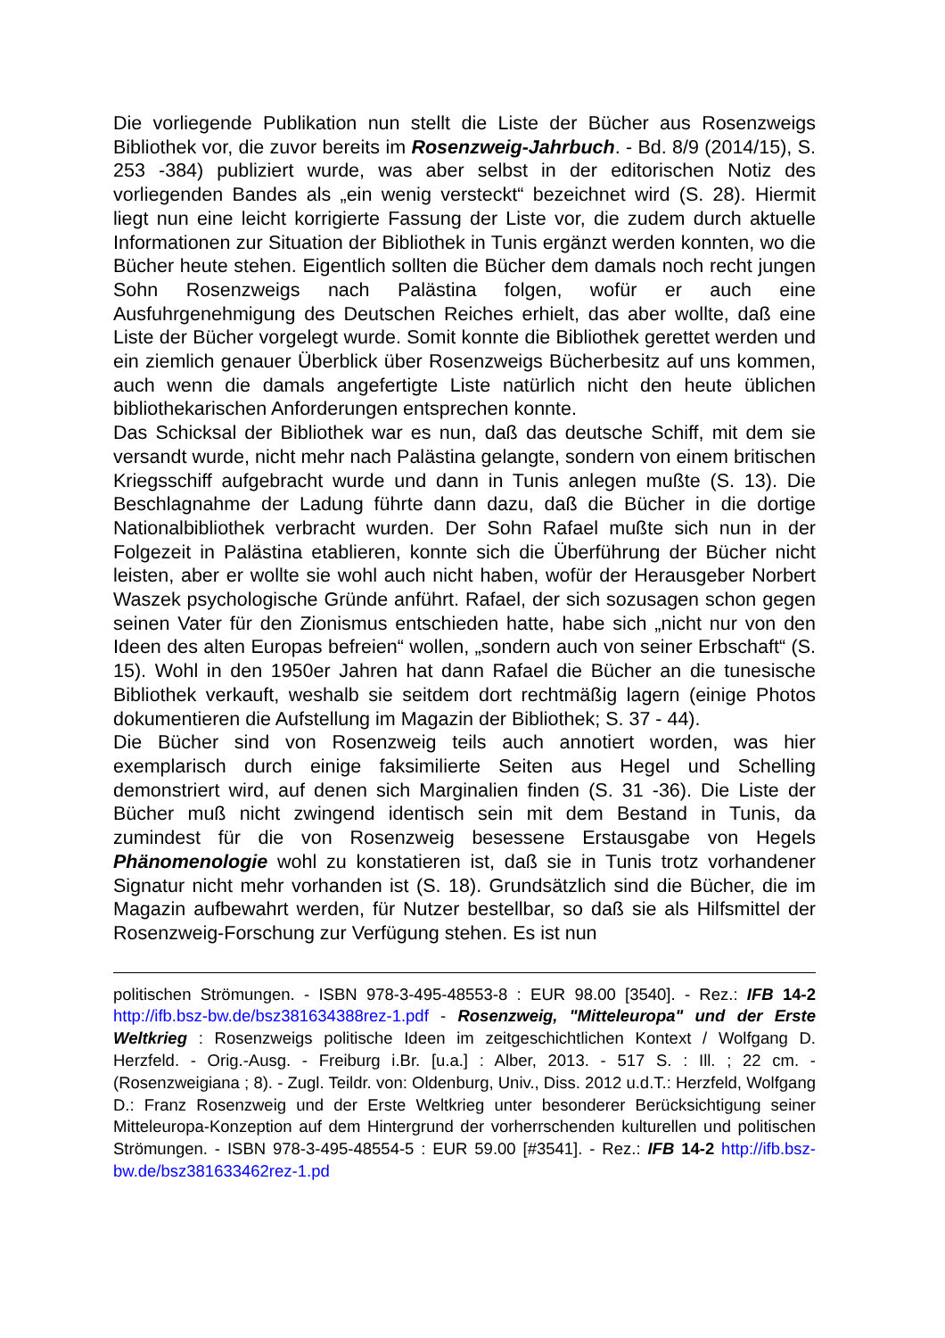Die vorliegende Publikation nun stellt die Liste der Bücher aus Rosenzweigs Bibliothek vor, die zuvor bereits im Rosenzweig-Jahrbuch. - Bd. 8/9 (2014/15), S. 253 -384) publiziert wurde, was aber selbst in der editorischen Notiz des vorliegenden Bandes als „ein wenig versteckt“ bezeichnet wird (S. 28). Hiermit liegt nun eine leicht korrigierte Fassung der Liste vor, die zudem durch aktuelle Informationen zur Situation der Bibliothek in Tunis ergänzt werden konnten, wo die Bücher heute stehen. Eigentlich sollten die Bücher dem damals noch recht jungen Sohn Rosenzweigs nach Palästina folgen, wofür er auch eine Ausfuhrgenehmigung des Deutschen Reiches erhielt, das aber wollte, daß eine Liste der Bücher vorgelegt wurde. Somit konnte die Bibliothek gerettet werden und ein ziemlich genauer Überblick über Rosenzweigs Bücherbesitz auf uns kommen, auch wenn die damals angefertigte Liste natürlich nicht den heute üblichen bibliothekarischen Anforderungen entsprechen konnte.
Das Schicksal der Bibliothek war es nun, daß das deutsche Schiff, mit dem sie versandt wurde, nicht mehr nach Palästina gelangte, sondern von einem britischen Kriegsschiff aufgebracht wurde und dann in Tunis anlegen mußte (S. 13). Die Beschlagnahme der Ladung führte dann dazu, daß die Bücher in die dortige Nationalbibliothek verbracht wurden. Der Sohn Rafael mußte sich nun in der Folgezeit in Palästina etablieren, konnte sich die Überführung der Bücher nicht leisten, aber er wollte sie wohl auch nicht haben, wofür der Herausgeber Norbert Waszek psychologische Gründe anführt. Rafael, der sich sozusagen schon gegen seinen Vater für den Zionismus entschieden hatte, habe sich „nicht nur von den Ideen des alten Europas befreien“ wollen, „sondern auch von seiner Erbschaft“ (S. 15). Wohl in den 1950er Jahren hat dann Rafael die Bücher an die tunesische Bibliothek verkauft, weshalb sie seitdem dort rechtmäßig lagern (einige Photos dokumentieren die Aufstellung im Magazin der Bibliothek; S. 37 - 44).
Die Bücher sind von Rosenzweig teils auch annotiert worden, was hier exemplarisch durch einige faksimilierte Seiten aus Hegel und Schelling demonstriert wird, auf denen sich Marginalien finden (S. 31 -36). Die Liste der Bücher muß nicht zwingend identisch sein mit dem Bestand in Tunis, da zumindest für die von Rosenzweig besessene Erstausgabe von Hegels Phänomenologie wohl zu konstatieren ist, daß sie in Tunis trotz vorhandener Signatur nicht mehr vorhanden ist (S. 18). Grundsätzlich sind die Bücher, die im Magazin aufbewahrt werden, für Nutzer bestellbar, so daß sie als Hilfsmittel der Rosenzweig-Forschung zur Verfügung stehen. Es ist nun
politischen Strömungen. - ISBN 978-3-495-48553-8 : EUR 98.00 [3540]. - Rez.: IFB 14-2 http://ifb.bsz-bw.de/bsz381634388rez-1.pdf - Rosenzweig, "Mitteleuropa" und der Erste Weltkrieg : Rosenzweigs politische Ideen im zeitgeschichtlichen Kontext / Wolfgang D. Herzfeld. - Orig.-Ausg. - Freiburg i.Br. [u.a.] : Alber, 2013. - 517 S. : Ill. ; 22 cm. - (Rosenzweigiana ; 8). - Zugl. Teildr. von: Oldenburg, Univ., Diss. 2012 u.d.T.: Herzfeld, Wolfgang D.: Franz Rosenzweig und der Erste Weltkrieg unter besonderer Berücksichtigung seiner Mitteleuropa-Konzeption auf dem Hintergrund der vorherrschenden kulturellen und politischen Strömungen. - ISBN 978-3-495-48554-5 : EUR 59.00 [#3541]. - Rez.: IFB 14-2 http://ifb.bsz-bw.de/bsz381633462rez-1.pd